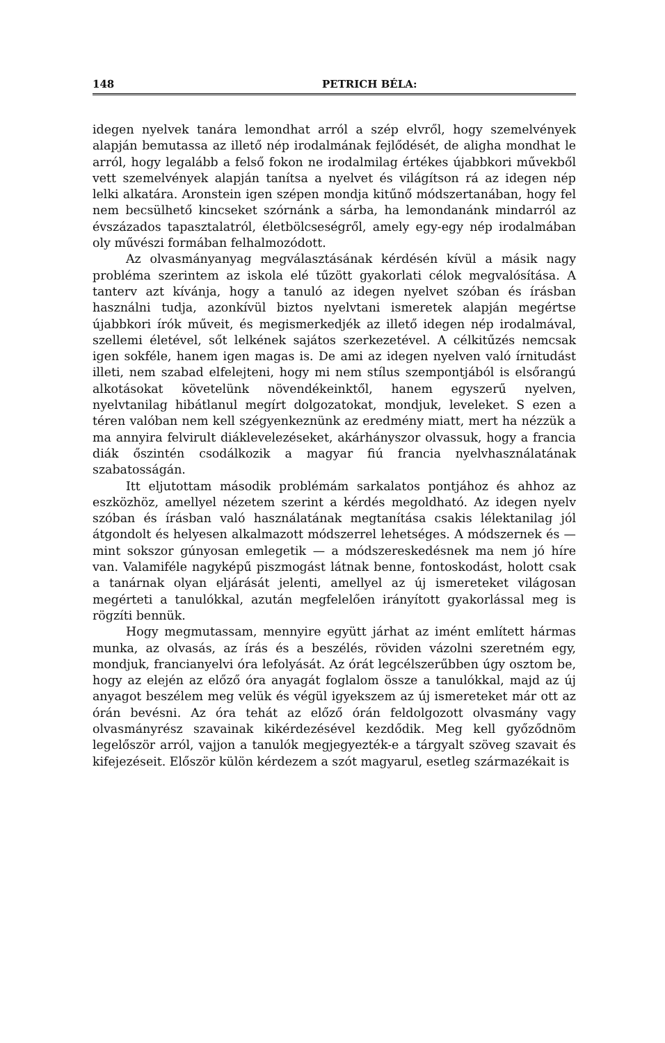148 PETRICH BÉLA:
idegen nyelvek tanára lemondhat arról a szép elvről, hogy szemelvények alapján bemutassa az illető nép irodalmának fejlődését, de aligha mondhat le arról, hogy legalább a felső fokon ne irodalmilag értékes újabbkori művekből vett szemelvények alapján tanítsa a nyelvet és világítson rá az idegen nép lelki alkatára. Aronstein igen szépen mondja kitűnő módszertanában, hogy fel nem becsülhető kincseket szórnánk a sárba, ha lemondanánk mindarról az évszázados tapasztalatról, életbölcseségről, amely egy-egy nép irodalmában oly művészi formában felhalmozódott.
Az olvasmányanyag megválasztásának kérdésén kívül a másik nagy probléma szerintem az iskola elé tűzött gyakorlati célok megvalósítása. A tanterv azt kívánja, hogy a tanuló az idegen nyelvet szóban és írásban használni tudja, azonkívül biztos nyelvtani ismeretek alapján megértse újabbkori írók műveit, és megismerkedjék az illető idegen nép irodalmával, szellemi életével, sőt lelkének sajátos szerkezetével. A célkitűzés nemcsak igen sokféle, hanem igen magas is. De ami az idegen nyelven való írnitudást illeti, nem szabad elfelejteni, hogy mi nem stílus szempontjából is elsőrangú alkotásokat követelünk növendékeinktől, hanem egyszerű nyelven, nyelvtanilag hibátlanul megírt dolgozatokat, mondjuk, leveleket. S ezen a téren valóban nem kell szégyenkeznünk az eredmény miatt, mert ha nézzük a ma annyira felvirult diáklevelezéseket, akárhányszor olvassuk, hogy a francia diák őszintén csodálkozik a magyar fiú francia nyelvhasználatának szabatosságán.
Itt eljutottam második problémám sarkalatos pontjához és ahhoz az eszközhöz, amellyel nézetem szerint a kérdés megoldható. Az idegen nyelv szóban és írásban való használatának megtanítása csakis lélektanilag jól átgondolt és helyesen alkalmazott módszerrel lehetséges. A módszernek és — mint sokszor gúnyosan emlegetik — a módszereskedésnek ma nem jó híre van. Valamiféle nagyképű piszmogást látnak benne, fontoskodást, holott csak a tanárnak olyan eljárását jelenti, amellyel az új ismereteket világosan megérteti a tanulókkal, azután megfelelően irányított gyakorlással meg is rögzíti bennük.
Hogy megmutassam, mennyire együtt járhat az imént említett hármas munka, az olvasás, az írás és a beszélés, röviden vázolni szeretném egy, mondjuk, francianyelvi óra lefolyását. Az órát legcélszerűbben úgy osztom be, hogy az elején az előző óra anyagát foglalom össze a tanulókkal, majd az új anyagot beszélem meg velük és végül igyekszem az új ismereteket már ott az órán bevésni. Az óra tehát az előző órán feldolgozott olvasmány vagy olvasmányrész szavainak kikérdezésével kezdődik. Meg kell győződnöm legelőször arról, vajjon a tanulók megjegyezték-e a tárgyalt szöveg szavait és kifejezéseit. Először külön kérdezem a szót magyarul, esetleg származékait is